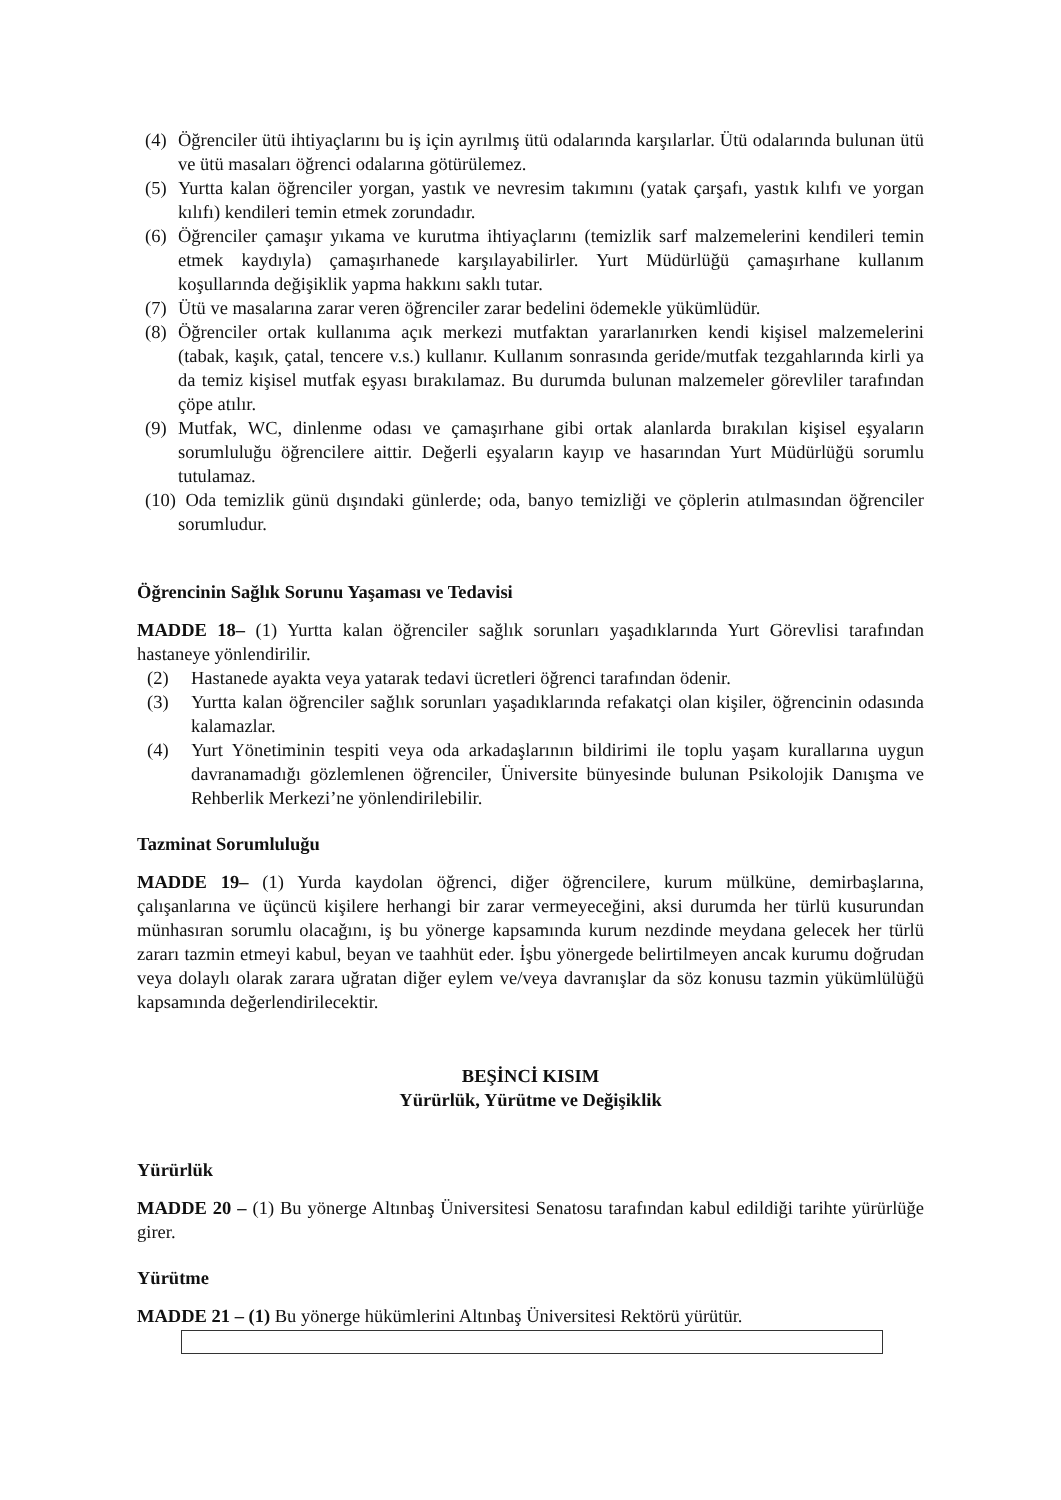(4) Öğrenciler ütü ihtiyaçlarını bu iş için ayrılmış ütü odalarında karşılarlar. Ütü odalarında bulunan ütü ve ütü masaları öğrenci odalarına götürülemez.
(5) Yurtta kalan öğrenciler yorgan, yastık ve nevresim takımını (yatak çarşafı, yastık kılıfı ve yorgan kılıfı) kendileri temin etmek zorundadır.
(6) Öğrenciler çamaşır yıkama ve kurutma ihtiyaçlarını (temizlik sarf malzemelerini kendileri temin etmek kaydıyla) çamaşırhanede karşılayabilirler. Yurt Müdürlüğü çamaşırhane kullanım koşullarında değişiklik yapma hakkını saklı tutar.
(7) Ütü ve masalarına zarar veren öğrenciler zarar bedelini ödemekle yükümlüdür.
(8) Öğrenciler ortak kullanıma açık merkezi mutfaktan yararlanırken kendi kişisel malzemelerini (tabak, kaşık, çatal, tencere v.s.) kullanır. Kullanım sonrasında geride/mutfak tezgahlarında kirli ya da temiz kişisel mutfak eşyası bırakılamaz. Bu durumda bulunan malzemeler görevliler tarafından çöpe atılır.
(9) Mutfak, WC, dinlenme odası ve çamaşırhane gibi ortak alanlarda bırakılan kişisel eşyaların sorumluluğu öğrencilere aittir. Değerli eşyaların kayıp ve hasarından Yurt Müdürlüğü sorumlu tutulamaz.
(10) Oda temizlik günü dışındaki günlerde; oda, banyo temizliği ve çöplerin atılmasından öğrenciler sorumludur.
Öğrencinin Sağlık Sorunu Yaşaması ve Tedavisi
MADDE 18– (1) Yurtta kalan öğrenciler sağlık sorunları yaşadıklarında Yurt Görevlisi tarafından hastaneye yönlendirilir.
(2) Hastanede ayakta veya yatarak tedavi ücretleri öğrenci tarafından ödenir.
(3) Yurtta kalan öğrenciler sağlık sorunları yaşadıklarında refakatçi olan kişiler, öğrencinin odasında kalamazlar.
(4) Yurt Yönetiminin tespiti veya oda arkadaşlarının bildirimi ile toplu yaşam kurallarına uygun davranamadığı gözlemlenen öğrenciler, Üniversite bünyesinde bulunan Psikolojik Danışma ve Rehberlik Merkezi’ne yönlendirilebilir.
Tazminat Sorumluluğu
MADDE 19– (1) Yurda kaydolan öğrenci, diğer öğrencilere, kurum mülküne, demirbaşlarına, çalışanlarına ve üçüncü kişilere herhangi bir zarar vermeyeceğini, aksi durumda her türlü kusurundan münhasıran sorumlu olacağını, iş bu yönerge kapsamında kurum nezdinde meydana gelecek her türlü zararı tazmin etmeyi kabul, beyan ve taahhüt eder. İşbu yönergede belirtilmeyen ancak kurumu doğrudan veya dolaylı olarak zarara uğratan diğer eylem ve/veya davranışlar da söz konusu tazmin yükümlülüğü kapsamında değerlendirilecektir.
BEŞİNCİ KISIM
Yürürlük, Yürütme ve Değişiklik
Yürürlük
MADDE 20 – (1) Bu yönerge Altınbaş Üniversitesi Senatosu tarafından kabul edildiği tarihte yürürlüğe girer.
Yürütme
MADDE 21 – (1) Bu yönerge hükümlerini Altınbaş Üniversitesi Rektörü yürütür.